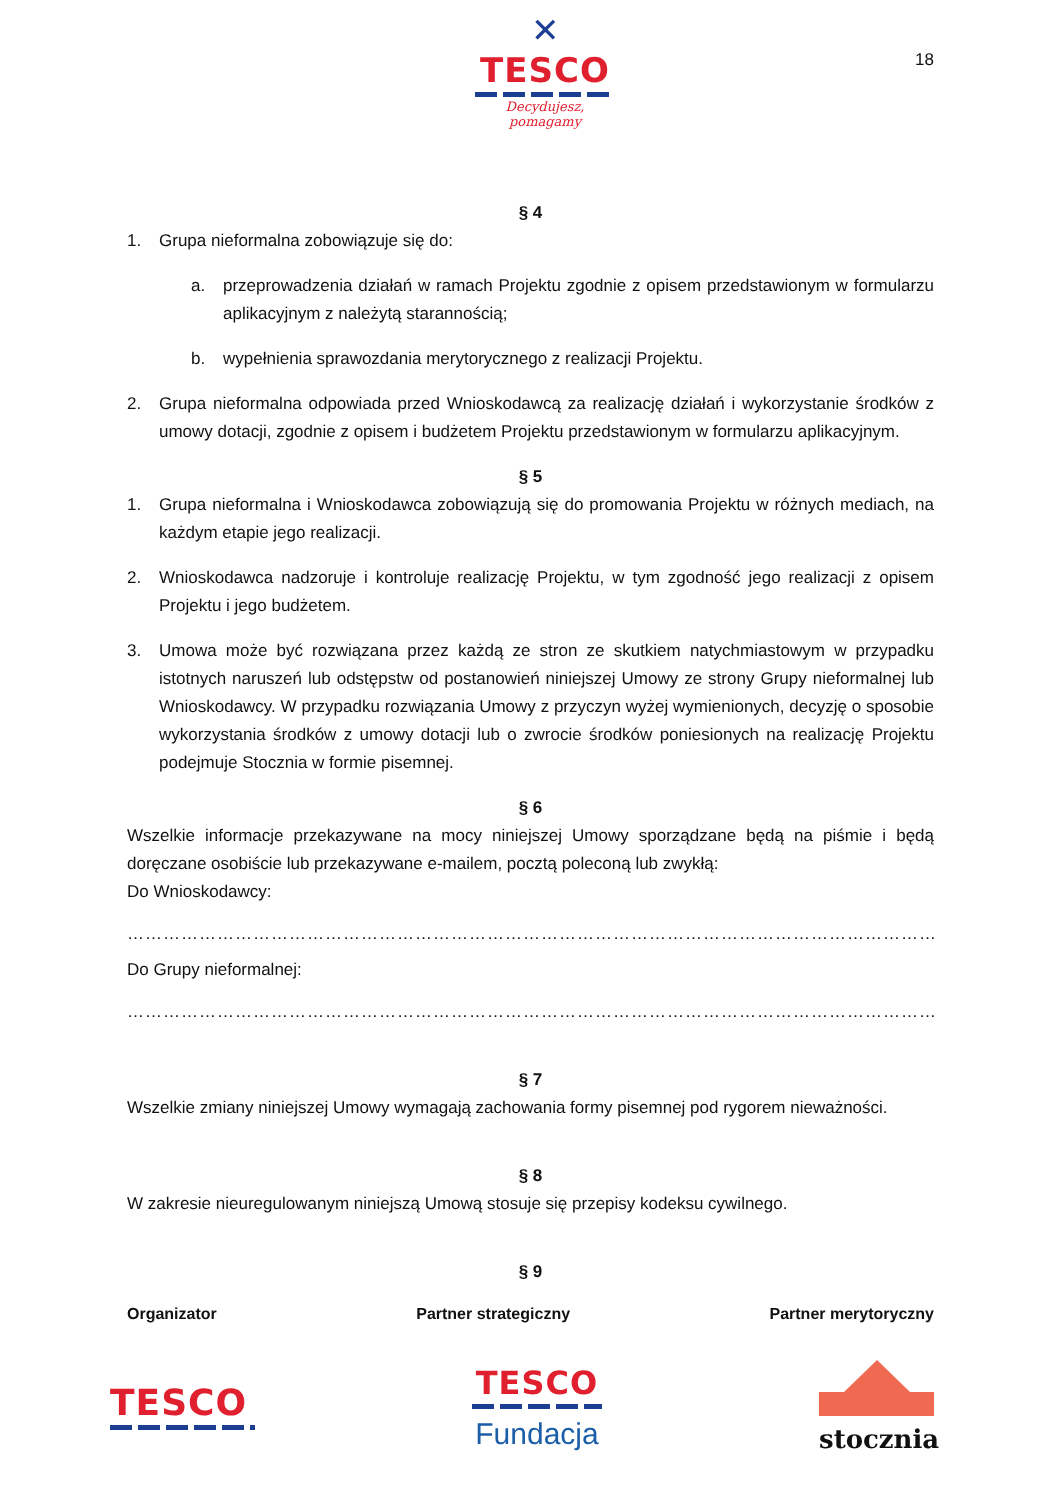✕
TESCO
Decydujesz, pomagamy
18
§ 4
1. Grupa nieformalna zobowiązuje się do:
a. przeprowadzenia działań w ramach Projektu zgodnie z opisem przedstawionym w formularzu aplikacyjnym z należytą starannością;
b. wypełnienia sprawozdania merytorycznego z realizacji Projektu.
2. Grupa nieformalna odpowiada przed Wnioskodawcą za realizację działań i wykorzystanie środków z umowy dotacji, zgodnie z opisem i budżetem Projektu przedstawionym w formularzu aplikacyjnym.
§ 5
1. Grupa nieformalna i Wnioskodawca zobowiązują się do promowania Projektu w różnych mediach, na każdym etapie jego realizacji.
2. Wnioskodawca nadzoruje i kontroluje realizację Projektu, w tym zgodność jego realizacji z opisem Projektu i jego budżetem.
3. Umowa może być rozwiązana przez każdą ze stron ze skutkiem natychmiastowym w przypadku istotnych naruszeń lub odstępstw od postanowień niniejszej Umowy ze strony Grupy nieformalnej lub Wnioskodawcy. W przypadku rozwiązania Umowy z przyczyn wyżej wymienionych, decyzję o sposobie wykorzystania środków z umowy dotacji lub o zwrocie środków poniesionych na realizację Projektu podejmuje Stocznia w formie pisemnej.
§ 6
Wszelkie informacje przekazywane na mocy niniejszej Umowy sporządzane będą na piśmie i będą doręczane osobiście lub przekazywane e-mailem, pocztą poleconą lub zwykłą:
Do Wnioskodawcy:
………………………………………………………………………………………………………………………………………………
Do Grupy nieformalnej:
………………………………………………………………………………………………………………………………………………
§ 7
Wszelkie zmiany niniejszej Umowy wymagają zachowania formy pisemnej pod rygorem nieważności.
§ 8
W zakresie nieuregulowanym niniejszą Umową stosuje się przepisy kodeksu cywilnego.
§ 9
Organizator Partner strategiczny Partner merytoryczny
TESCO
TESCO
Fundacja
stocznia